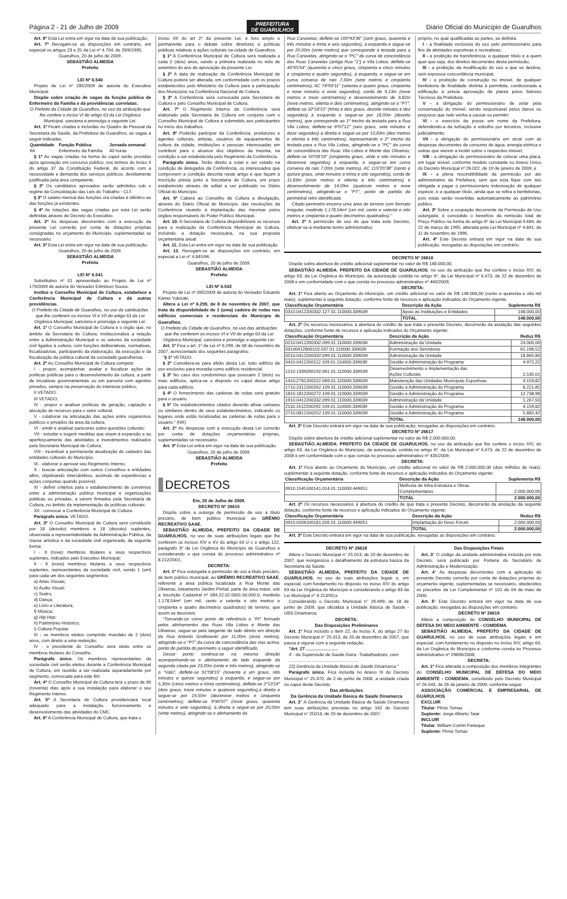Página 2 - 21 de Julho de 2009 PREFEITURA
DE GUARULHOS Diário Oficial do Município de Guarulhos
Art. 6º Esta Lei entra em vigor na data de sua publicação.
Art. 7º Revogam-se as disposições em contrário, em especial os artigos 23 e 25 da Lei nº 4.704, de 29/6/1995.
Guarulhos, 20 de julho de 2009.
SEBASTIÃO ALMEIDA
Prefeito
LEI Nº 6.540
Projeto de Lei nº 285/2009 de autoria do Executivo Municipal.
Dispõe sobre criação de vagas da função pública de Enfermeiro da Família e dá providências correlatas.
O Prefeito da Cidade de Guarulhos, no uso da atribuição que lhe confere o inciso VI do artigo 63 da Lei Orgânica Municipal, sanciona e promulga a seguinte Lei:
Art. 1º Ficam criadas e incluídas no Quadro de Pessoal da Secretaria da Saúde, da Prefeitura de Guarulhos, as vagas a seguir indicadas:
| Quantidade | Função Pública | Jornada semanal |
| --- | --- | --- |
| 64 | Enfermeiro da Família | 40 horas |
§ 1º As vagas criadas na forma do caput serão providas após aprovação em concurso público, nos termos do inciso II do artigo 37 da Constituição Federal, de acordo com a necessidade e demanda dos serviços públicos, devidamente justificada pela área competente.
§ 2º Os candidatos aprovados serão admitidos sob o regime da Consolidação das Leis do Trabalho - CLT.
§ 3º O salário mensal das funções ora criadas é idêntico ao das funções já existentes.
§ 4º As lotações das vagas criadas por esta Lei serão definidas através de Decreto do Executivo.
Art. 2º As despesas decorrentes com a execução da presente Lei correrão por conta de dotações próprias consignadas no orçamento do Município, suplementadas se necessário.
Art. 3º Esta Lei entra em vigor na data de sua publicação.
Guarulhos, 20 de julho de 2009.
SEBASTIÃO ALMEIDA
Prefeito
LEI Nº 6.541
Substitutivo nº 01 apresentado ao Projeto de Lei nº 179/2009 de autoria do Vereador Edmilson Souza.
Institui o Conselho Municipal de Cultura, estabelece a Conferência Municipal de Cultura e dá outras providências.
O Prefeito da Cidade de Guarulhos, no uso da satribuições que lhe conferem os incisos VI e VII do artigo 63 da Lei Orgânica Municipal, sanciona e promulga a seguinte Lei:
Art. 1º O Conselho Municipal de Cultura é o órgão que, no âmbito da Secretaria de Cultura, institucionaliza a relação entre a Administração Municipal e os setores da sociedade civil ligados à cultura, com funções deliberativas, normativas, fiscalizadoras, participando da elaboração, da execução e da fiscalização da política cultural da sociedade guarulhense.
Art. 2º Ao Conselho Municipal de Cultura compete:
I - propor, acompanhar, avaliar e fiscalizar ações de políticas públicas para o desenvolvimento da cultura, a partir de iniciativas governamentais ou em parceria com agentes privados, sempre na preservação do interesse público;
II VETADO;
III VETADO;
IV - propor e analisar políticas de geração, captação e alocação de recursos para o setor cultural;
V - colaborar na articulação das ações entre organismos públicos e privados da área da cultura;
VI - emitir e analisar pareceres sobre questões culturais;
VII - estudar e sugerir medidas que visem à expansão e ao aperfeiçoamento das atividades e investimentos realizados pela Secretaria Municipal de Cultura;
VIII - incentivar a permanente atualização do cadastro das entidades culturais do Município;
IX - elaborar e aprovar seu Regimento Interno;
X - buscar articulação com outros Conselhos e entidades afins, objetivando intercâmbios, acúmulo de experiências e ações conjuntas quando possível;
XI - definir critérios para o estabelecimento de convênios entre a administração pública municipal e organizações públicas ou privadas, a serem firmados pela Secretaria de Cultura, no âmbito da implementação de políticas culturais;
XII - convocar a Conferência Municipal de Cultura.
Parágrafo único. VETADO.
Art. 3º O Conselho Municipal de Cultura será constituído por 18 (dezoito) membros e 18 (dezoito) suplentes, observada a representatividade da Administração Pública, da classe artística e da sociedade civil organizada, da seguinte forma:
I - 9 (nove) membros titulares e seus respectivos suplentes, indicados pelo Executivo Municipal;
II - 9 (nove) membros titulares e seus respectivos suplentes, representantes da sociedade civil, sendo 1 (um) para cada um dos seguintes segmentos:
a) Artes Visuais;
b) Áudio Visual;
c) Teatro;
d) Dança;
e) Livro e Literatura;
f) Música;
g) Hip Hop;
h) Patrimônio Histórico;
i) Cultura Popular.
III - os membros eleitos cumprirão mandato de 2 (dois) anos, com direito a uma reeleição;
IV - o presidente do Conselho será eleito entre os membros titulares do Conselho.
Parágrafo único. Os membros representantes da sociedade civil serão eleitos durante a Conferência Municipal de Cultura, em reunião a ser realizada separadamente por segmento, convocada para este fim.
Art. 4º O Conselho Municipal de Cultura terá o prazo de 90 (noventa) dias após a sua instalação para elaborar o seu Regimento Interno.
Art. 5º A Secretaria de Cultura providenciará local adequado para a instalação, funcionamento e desenvolvimento das atividades do CMC.
Art. 6º A Conferência Municipal de Cultura, que trata o
inciso XII do art 2º da presente Lei, é foro amplo e permanente para o debate sobre diretrizes e políticas públicas relativas a ações culturais na cidade de Guarulhos.
§ 1º A Conferência Municipal de Cultura será realizada a cada 2 (dois) anos, sendo a primeira realizada no mês de setembro do ano de aprovação da presente Lei.
§ 2º A data de realização da Conferência Municipal de Cultura poderá ser alterada, em conformidade com os prazos estabelecidos pelo Ministério da Cultura para a participação dos Municípios na Conferência Nacional de Cultura.
§ 3º A Conferência será convocada pela Secretaria de Cultura e pelo Conselho Municipal de Cultura.
Art. 7º O Regimento Interno da Conferência será elaborado pela Secretaria de Cultura em conjunto com o Conselho Municipal de Cultura e submetido aos participantes no início dos trabalhos.
Art. 8º Poderão participar da Conferência, produtores e agentes culturais, artistas, usuários de equipamentos de cultura da cidade, instituições e pessoas interessadas em contribuir para o alcance dos objetivos da mesma, na condição a ser estabelecida pelo Regimento da Conferência.
Parágrafo único. Terão direito a votar e ser votado na condição de delegados da Conferência, os interessados que comprovem a condição descrita neste artigo e que façam a inscrição prévia junto à Secretaria de Cultura, em prazo estabelecido através de edital a ser publicado no Diário Oficial do Município.
Art. 9º Caberá ao Conselho de Cultura a divulgação, através do Diário Oficial do Município, das resoluções da Conferência visando à implantação das mesmas pelos órgãos responsáveis do Poder Público Municipal.
Art. 10. A Secretaria de Cultura disponibilizará os recursos para a realização da Conferência Municipal de Cultura, incluindo a dotação necessária, na sua proposta orçamentária anual.
Art. 11. Esta Lei entra em vigor na data de sua publicação.
Art. 12. Revogam-se as disposições em contrário, em especial a Lei nº 4.845/96.
Guarulhos, 20 de julho de 2009.
SEBASTIÃO ALMEIDA
Prefeito
LEI Nº 6.542
Projeto de Lei nº 095/2009 de autoria do Vereador Eduardo Kamei Yukisaki.
Altera a Lei nº 6.299, de 8 de novembro de 2007, que trata da disponibilidade de 1 (uma) cadeira de rodas nos edifícios comerciais e residenciais do Município de Guarulhos.
O Prefeito da Cidade de Guarulhos, no uso das atribuições que lhe conferem os incisos VI e VII do artigo 63 da Lei Orgânica Municipal, sanciona e promulga a seguinte Lei:
Art. 1º Fica o art. 1º da Lei nº 6.299, de 08 de novembro de 2007, acrescentado dos seguintes parágrafos:
"§ 1º VETADO.
§ 2º Considera-se para efeito desta Lei, todo edifício de uso exclusivo para moradia como edifício residencial.
§ 3º No caso dos condomínios que possuam 2 (dois) ou mais edifícios, aplica-se o disposto no caput desse artigo para cada edifício.
§ 4º O fornecimento das cadeiras de rodas será gratuito para o usuário.
§ 5º Os estabelecimentos citados deverão afixar cartazes ou similares dentro de seus estabelecimentos, indicando os lugares onde estão localizadas as cadeiras de rodas para o usuário." (NR)
Art. 2º As despesas com a execução desta Lei correrão por conta de dotações orçamentárias próprias, suplementadas se necessário.
Art. 3º Esta Lei entra em vigor na data de sua publicação.
Guarulhos, 20 de julho de 2009.
SEBASTIÃO ALMEIDA
Prefeito
DECRETOS
Em, 20 de Julho de 2009.
DECRETO Nº 26615
Dispõe sobre a outorga de permissão de uso a título precário, de bem público municipal ao GRÊMIO RECREATIVO SAAE.
SEBASTIÃO ALMEIDA, PREFEITO DA CIDADE DE GUARULHOS, no uso de suas atribuições legais que lhe conferem os incisos XIV e XV do artigo 63 c/ c o artigo 122, parágrafo 3º da Lei Orgânica do Município de Guarulhos e considerando o que consta do processo administrativo nº 8.212/2001;
DECRETA:
Art. 1º Fica outorgada a permissão de uso a título precário, de bem público municipal, ao GRÊMIO RECREATIVO SAAE, referente a área pública localizada à Rua Monte das Oliveiras, loteamento Jardim Pinhal, parte de área maior, sob a Inscrição Cadastral nº 084.22.02.0001.00.000.0, medindo 1.178,54m² (um mil, cento e setenta e oito metros e cinqüenta e quatro decímetros quadrados) de terreno, que assim se descreve:
"Tomando-se como ponto de referência o "PI" formado pelos alinhamentos das Ruas Vila Lobos e Monte das Oliveiras, segue-se pela tangente do lado direito em direção da Rua Antonio Grotkowski por 11,00m (onze metros), atingindo-se o "PT" da curva de concordância das vias acima, ponto de partida do perímetro a seguir identificado.
Desse ponto continua-se na mesma direção acompanhando-se o alinhamento do lado esquerdo da segunda citada por 23,00m (vinte e três metros), atingindo-se o "Valo", deflete-se 91º08'15" (noventa e um graus, oito minutos e quinze segundos) à esquerda, e segue-se por 5,30m (cinco metros e trinta centímetros); deflete-se 2º13'14" (dois graus, treze minutos e quatorze segundos),à direita e segue-se por 19,50m (dezenove metros e cinquenta centímetros); deflete-se 9º40'07" (nove graus, quarenta minutos e sete segundos), à direita e segue-se por 20,00m (vinte metros), atingindo-se o alinhamento da
Rua Caravelas; deflete-se 100º43'36" (cem graus, quarenta e três minutos e trinta e seis segundos), à esquerda e segue-se por 20,00m (vinte metros) que corresponde à testada para a Rua Caravelas, atingindo-se o "PC" da curva de concordância das Ruas Caravelas (antiga Rua "1") e Vila Lobos; deflete-se 45º55'54" (quarenta e cinco graus, cinqüenta e cinco minutos e cinqüenta e quatro segundos), à esquerda, e segue-se em curva convexa de raio 7,50m (sete metros e cinqüenta centímetros), AC 74º59'11" (setenta e quatro graus, cinqüenta e nove minutos e onze segundos), corda de 9,13m (nove metros e treze centímetros) e desenvolvimento de 9,82m (nove metros, oitenta e dois centímetros), atingindo-se o "PT", deflete-se 32º18'10" (trinta e dois graus, dezoito minutos e dez segundos) à esquerda e segue-se por 18,00m (dezoito metros), que corresponde ao 1º trecho da testada para a Rua Vila Lobos; deflete-se 6º07'12" (seis graus, sete minutos e doze segundos) à direita e segue-se por 10,83m (dez metros e oitenta e três centímetros), representando o 2º trecho da testada para a Rua Vila Lobos, atingindo-se o "PC" da curva de concordância das Ruas Vila Lobos e Monte das Oliveiras; deflete-se 50º28'19" (cinqüenta graus, vinte e oito minutos e dezenove segundos) à esquerda, e segue-se em curva convexa de raio 7,00m (sete metros), AC 115º20'38" (cento e quinze graus, vinte minutos e trinta e oito segundos), corda de 11,83m (onze metros e oitenta e três centímetros) e desenvolvimento de 14,09m (quatorze metros e nove centímetros), atingindo-se o "PT", ponto de partida da perimetral retro identificada.
Citado perímetro encerra uma área de terreno com formato irregular, medindo 1.178,54m² (um mil, cento e setenta e oito metros e cinqüenta e quatro decímetros quadrados)."
Art. 2º A permissão de uso de que trata este Decreto, efetivar-se-á mediante termo administrativo
próprio, no qual qualificadas as partes, se definirá:
I - a finalidade exclusiva do uso pelo permissionário para fins de atividades esportivas e recreativas;
II - a proibição da transferência, a qualquer título e a quem quer que seja, dos direitos decorrentes desta permissão;
III - a proibição da modificação do uso a que se destina, sem expressa concordância municipal;
IV - a proibição de construção no imóvel, de qualquer benfeitoria de finalidade distinta à permitida, condicionada a edificação à prévia aprovação de planta pelos Setores Técnicos da Prefeitura;
V - a obrigação do permissionário de zelar pela conservação do imóvel, sendo responsável pelos danos ou prejuízos que nele venha a causar ou permitir;
VI - o exercício da posse em nome da Prefeitura, defendendo-a da turbação e esbulho por terceiros, inclusive judicialmente;
VII - a obrigação do permissionário em arcar com as despesas decorrentes de consumo de água, energia elétrica e outras que vierem a incidir sobre o respectivo imóvel;
VIII - a obrigação do permissionário de colocar uma placa, em lugar visível, conforme modelo constante no Anexo Único do Decreto Municipal nº 26.022, de 19 de janeiro de 2009; e
IX - a plena rescindibilidade da permissão por ato administrativo da Prefeitura, sem que esta fique com isto obrigada a pagar o permissionário indenização de qualquer espécie, e a qualquer título, ainda que se refira a benfeitorias, pois estas serão revertidas automaticamente ao patrimônio público.
Art. 3º Sobre a ocupação decorrente da Permissão de Uso outorgada, é concedido o benefício da remissão total de Preço Público na forma do artigo 6º da Lei Municipal 4.684, de 22 de março de 1995, alterada pela Lei Municipal nº 4.841, de 11 de novembro de 1996.
Art. 4º Este Decreto entrará em vigor na data de sua publicação, revogadas as disposições em contrário.
DECRETO Nº 26616
Dispõe sobre abertura de crédito adicional suplementar no valor de R$ 148.000,00.
SEBASTIÃO ALMEIDA, PREFEITO DA CIDADE DE GUARULHOS, no uso da atribuição que lhe confere o inciso XIV, do artigo 63, da Lei Orgânica do Município, da autorização contida no artigo 6º, da Lei Municipal nº 6.473, de 22 de dezembro de 2008 e em conformidade com o que consta no processo administrativo nº 460/2009;
DECRETA:
Art. 1º Fica aberto ao Orçamento do Município, um crédito adicional no valor de R$ 148.000,00 (cento e quarenta e oito mil reais), suplementar à seguinte dotação, conforme fonte de recursos e aplicação indicados do Orçamento vigente:
| Classificação Orçamentária | Descrição da Ação | Suplementa R$ |
| --- | --- | --- |
| 0310.0412200332.127.01.110000.339039 | Apoio às Instituições e Entidades | 148.000,00 |
| | TOTAL | 148.000,00 |
Art. 2º Os recursos necessários à abertura do crédito de que trata o presente Decreto, decorrerão da anulação das seguintes dotações, conforme fonte de recursos e aplicação indicados do Orçamento vigente:
| Classificação Orçamentária | Descrição da Ação | Reduz R$ |
| --- | --- | --- |
| 0210.0412200332.099.01.110000.339036 | Administração da Unidade | 24.000,00 |
| 03100412800102.037.01.110000.339039 | Formação dos Servidores | 61.196,52 |
| 0210.0412200332.099.01.110000.339039 | Administração da Unidade | 18.865,86 |
| 0410.0412200112.109.01.110000.339039 | Gestão e Administração do Programa | 4.972,22 |
| 1210.1339200192.061.01.110000.339039 | Desenvolvimento e Implementação das Ações Culturais | 2.535,01 |
| 1410.2781200222.069.01.110000.339039 | Manutenção das Unidades Municipais Esportivas | 4.159,82 |
| 1710.2312200262.109.01.110000.339039 | Gestão e Administração do Programa | 8.221,85 |
| 1810.1812200272.109.01.110000.339039 | Gestão e Administração do Programa | 12.738,98 |
| 1910.0412200332.099.01.110000.339039 | Administração da Unidade | 1.267,50 |
| 2110.1612200292.109.01.110000.339039 | Gestão e Administração do Programa | 4.159,82 |
| 2710.0812200252.109.01.110000.339039 | Gestão e Administração do Programa | 5.882,42 |
| | TOTAL | 148.000,00 |
Art. 3º Este Decreto entrará em vigor na data de sua publicação, revogadas as disposições em contrário.
DECRETO Nº 26617
Dispõe sobre abertura de crédito adicional suplementar no valor de R$ 2.000.000,00.
SEBASTIÃO ALMEIDA, PREFEITO DA CIDADE DE GUARULHOS, no uso da atribuição que lhe confere o inciso XIV, do artigo 63, da Lei Orgânica do Município, da autorização contida no artigo 6º, da Lei Municipal nº 6.473, de 22 de dezembro de 2008 e em conformidade com o que consta no processo administrativo nº 435/2009;
DECRETA:
Art. 1º Fica aberto ao Orçamento do Município, um crédito adicional no valor de R$ 2.000.000,00 (dois milhões de reais), suplementar à seguinte dotação, conforme fonte de recursos e aplicação indicados do Orçamento vigente:
| Classificação Orçamentária | Descrição da Ação | Suplementa R$ |
| --- | --- | --- |
| 0910.1545100141.014.01.110000.449051 | Melhoria de Infra-Estrutura e Obras Complementares | 2.000.000,00 |
| | TOTAL | 2.000.000,00 |
Art. 2º Os recursos necessários à abertura do crédito de que trata o presente Decreto, decorrerão da anulação da seguinte dotação, conforme fonte de recursos e aplicação indicados do Orçamento vigente:
| Classificação Orçamentária | Descrição da Ação | Reduz R$ |
| --- | --- | --- |
| 0910.0206100181.026.01.110000.449051 | Implantação do Novo Fórum | 2.000.000,00 |
| | TOTAL | 2.000.000,00 |
Art. 3º Este Decreto entrará em vigor na data de sua publicação, revogadas as disposições em contrário.
DECRETO Nº 26618
Altera o Decreto Municipal n° 25.013, de 20 de dezembro de 2007, que reorganizou o detalhamento da estrutura básica da Secretaria da Saúde.
SEBASTIÃO ALMEIDA, PREFEITO DA CIDADE DE GUARULHOS, no uso de suas atribuições legais e, em especial, com fundamento no disposto no inciso XIV do artigo 63 da Lei Orgânica do Município e considerando o artigo 83 da Lei Municipal n° 4.213/92;e
Considerando o Decreto Municipal n° 26.499, de 18 de junho de 2009, que oficializa a Unidade Básica de Saúde - UBS Dinamarca;
DECRETA:
Das Disposições Preliminares
Art. 1º Fica incluído o item 22, do inciso X, do artigo 27 do Decreto Municipal n° 25.013, de 20 de dezembro de 2007, que passa a vigorar com a seguinte redação:
"Art. 27 ..........................
X - da Supervisão de Saúde Dutra -Trabalhadores, com:
........................................................
22) Gerência da Unidade Básica de Saúde Dinamarca."
Parágrafo único. Fica incluída no Anexo III do Decreto Municipal n° 25.470, de 2 de junho de 2008, a unidade criada no caput deste Decreto.
Das atribuições
Da Gerência da Unidade Básica de Saúde Dinamarca
Art. 2° A Gerência da Unidade Básica de Saúde Dinamarca tem suas atribuições previstas no artigo 142 do Decreto Municipal n° 25013, de 20 de dezembro de 2007.
Das Disposições Finais
Art. 3° O código da unidade administrativa incluída por este Decreto, será publicado por Portaria do Secretário de Administração e Modernização.
Art. 4° As despesas decorrentes com a aplicação do presente Decreto correrão por conta de dotações próprias do orçamento vigente, suplementadas se necessário, obedecidos os preceitos da Lei Complementar nº 101 de 04 de maio de 2000.
Art. 5° Este Decreto entrará em vigor na data de sua publicação, revogadas as disposições em contrário.
DECRETO Nº 26619
Altera a composição do CONSELHO MUNICIPAL DE DEFESA DO MEIO AMBIENTE - COMDEMA.
SEBASTIÃO ALMEIDA, PREFEITO DA CIDADE DE GUARULHOS, no uso de suas atribuições legais e em especial, com fundamento no disposto no inciso XIV, artigo 63, da Lei Orgânica do Município e conforme consta no Processo Administrativo nº 29696/2008;
DECRETA:
Art. 1º Fica alterada a composição dos membros integrantes do CONSELHO MUNICIPAL DE DEFESA DO MEIO AMBIENTE - COMDEMA, constituído pelo Decreto Municipal nº 26.043, de 26 de janeiro de 2009, conforme segue:
ASSOCIAÇÃO COMERCIAL E EMPRESARIAL DE GUARULHOS
EXCLUIR
Titular: Plínio Tomaz
Suplente: Jorge Alberto Taiar
INCLUIR
Titular: William Cotrim Paneque
Suplente: Plínio Tomaz